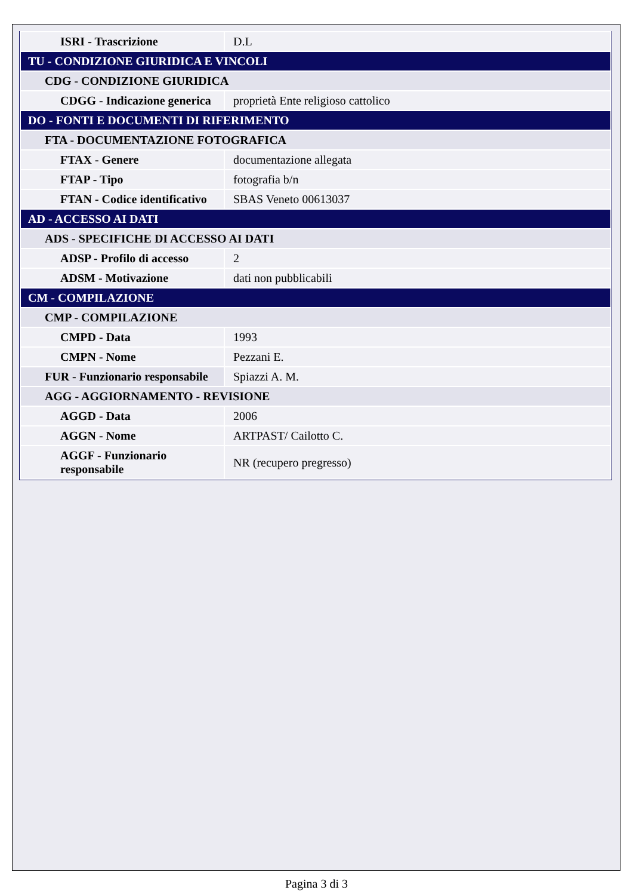| ISRI - Trascrizione | D.L |
| TU - CONDIZIONE GIURIDICA E VINCOLI | |
| CDG - CONDIZIONE GIURIDICA | |
| CDGG - Indicazione generica | proprietà Ente religioso cattolico |
| DO - FONTI E DOCUMENTI DI RIFERIMENTO | |
| FTA - DOCUMENTAZIONE FOTOGRAFICA | |
| FTAX - Genere | documentazione allegata |
| FTAP - Tipo | fotografia b/n |
| FTAN - Codice identificativo | SBAS Veneto 00613037 |
| AD - ACCESSO AI DATI | |
| ADS - SPECIFICHE DI ACCESSO AI DATI | |
| ADSP - Profilo di accesso | 2 |
| ADSM - Motivazione | dati non pubblicabili |
| CM - COMPILAZIONE | |
| CMP - COMPILAZIONE | |
| CMPD - Data | 1993 |
| CMPN - Nome | Pezzani E. |
| FUR - Funzionario responsabile | Spiazzi A. M. |
| AGG - AGGIORNAMENTO - REVISIONE | |
| AGGD - Data | 2006 |
| AGGN - Nome | ARTPAST/ Cailotto C. |
| AGGF - Funzionario responsabile | NR (recupero pregresso) |
Pagina 3 di 3